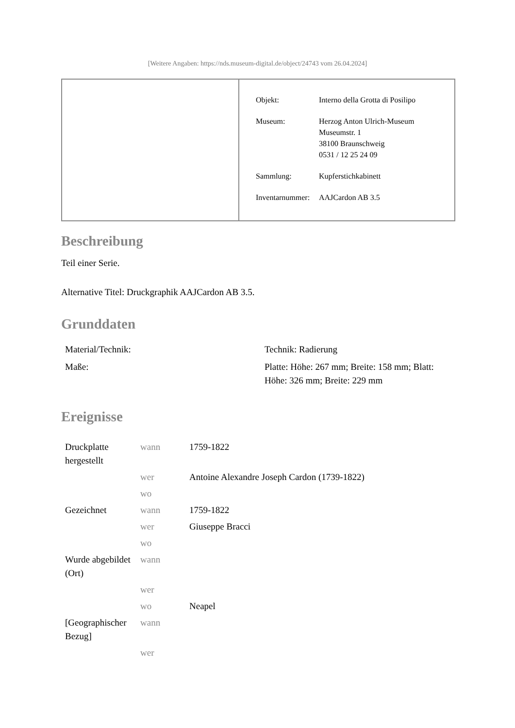[Weitere Angaben: https://nds.museum-digital.de/object/24743 vom 26.04.2024]
| Objekt: | Interno della Grotta di Posilipo |
| Museum: | Herzog Anton Ulrich-Museum Museumstr. 1 38100 Braunschweig 0531 / 12 25 24 09 |
| Sammlung: | Kupferstichkabinett |
| Inventarnummer: | AAJCardon AB 3.5 |
Beschreibung
Teil einer Serie.
Alternative Titel: Druckgraphik AAJCardon AB 3.5.
Grunddaten
| Material/Technik: | Technik: Radierung |
| Maße: | Platte: Höhe: 267 mm; Breite: 158 mm; Blatt: Höhe: 326 mm; Breite: 229 mm |
Ereignisse
| Druckplatte hergestellt | wann | 1759-1822 |
| | wer | Antoine Alexandre Joseph Cardon (1739-1822) |
| | wo | |
| Gezeichnet | wann | 1759-1822 |
| | wer | Giuseppe Bracci |
| | wo | |
| Wurde abgebildet (Ort) | wann | |
| | wer | |
| | wo | Neapel |
| [Geographischer Bezug] | wann | |
| | wer | |